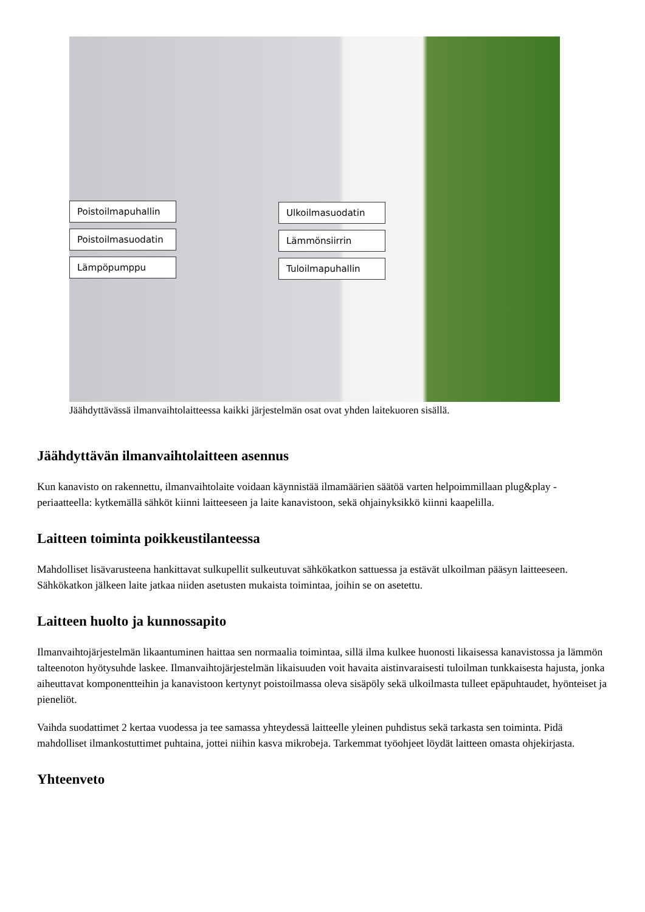Poistoilmapuhallin
Poistoilmasuodatin
Lämpöpumppu
Ulkoilmasuodatin
Lämmönsiirrin
Tuloilmapuhallin
Jäähdyttävässä ilmanvaihtolaitteessa kaikki järjestelmän osat ovat yhden laitekuoren sisällä.
Jäähdyttävän ilmanvaihtolaitteen asennus
Kun kanavisto on rakennettu, ilmanvaihtolaite voidaan käynnistää ilmamäärien säätöä varten helpoimmillaan plug&play -periaatteella: kytkemällä sähköt kiinni laitteeseen ja laite kanavistoon, sekä ohjainyksikkö kiinni kaapelilla.
Laitteen toiminta poikkeustilanteessa
Mahdolliset lisävarusteena hankittavat sulkupellit sulkeutuvat sähkökatkon sattuessa ja estävät ulkoilman pääsyn laitteeseen. Sähkökatkon jälkeen laite jatkaa niiden asetusten mukaista toimintaa, joihin se on asetettu.
Laitteen huolto ja kunnossapito
Ilmanvaihtojärjestelmän likaantuminen haittaa sen normaalia toimintaa, sillä ilma kulkee huonosti likaisessa kanavistossa ja lämmön talteenoton hyötysuhde laskee. Ilmanvaihtojärjestelmän likaisuuden voit havaita aistinvaraisesti tuloilman tunkkaisesta hajusta, jonka aiheuttavat komponentteihin ja kanavistoon kertynyt poistoilmassa oleva sisäpöly sekä ulkoilmasta tulleet epäpuhtaudet, hyönteiset ja pieneliöt.
Vaihda suodattimet 2 kertaa vuodessa ja tee samassa yhteydessä laitteelle yleinen puhdistus sekä tarkasta sen toiminta. Pidä mahdolliset ilmankostuttimet puhtaina, jottei niihin kasva mikrobeja. Tarkemmat työohjeet löydät laitteen omasta ohjekirjasta.
Yhteenveto